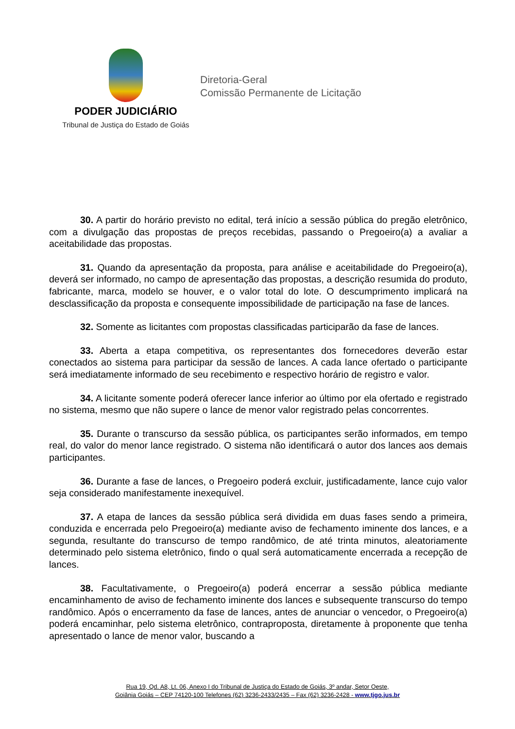PODER JUDICIÁRIO
Tribunal de Justiça do Estado de Goiás
Diretoria-Geral
Comissão Permanente de Licitação
30. A partir do horário previsto no edital, terá início a sessão pública do pregão eletrônico, com a divulgação das propostas de preços recebidas, passando o Pregoeiro(a) a avaliar a aceitabilidade das propostas.
31. Quando da apresentação da proposta, para análise e aceitabilidade do Pregoeiro(a), deverá ser informado, no campo de apresentação das propostas, a descrição resumida do produto, fabricante, marca, modelo se houver, e o valor total do lote. O descumprimento implicará na desclassificação da proposta e consequente impossibilidade de participação na fase de lances.
32. Somente as licitantes com propostas classificadas participarão da fase de lances.
33. Aberta a etapa competitiva, os representantes dos fornecedores deverão estar conectados ao sistema para participar da sessão de lances. A cada lance ofertado o participante será imediatamente informado de seu recebimento e respectivo horário de registro e valor.
34. A licitante somente poderá oferecer lance inferior ao último por ela ofertado e registrado no sistema, mesmo que não supere o lance de menor valor registrado pelas concorrentes.
35. Durante o transcurso da sessão pública, os participantes serão informados, em tempo real, do valor do menor lance registrado. O sistema não identificará o autor dos lances aos demais participantes.
36. Durante a fase de lances, o Pregoeiro poderá excluir, justificadamente, lance cujo valor seja considerado manifestamente inexequível.
37. A etapa de lances da sessão pública será dividida em duas fases sendo a primeira, conduzida e encerrada pelo Pregoeiro(a) mediante aviso de fechamento iminente dos lances, e a segunda, resultante do transcurso de tempo randômico, de até trinta minutos, aleatoriamente determinado pelo sistema eletrônico, findo o qual será automaticamente encerrada a recepção de lances.
38. Facultativamente, o Pregoeiro(a) poderá encerrar a sessão pública mediante encaminhamento de aviso de fechamento iminente dos lances e subsequente transcurso do tempo randômico. Após o encerramento da fase de lances, antes de anunciar o vencedor, o Pregoeiro(a) poderá encaminhar, pelo sistema eletrônico, contraproposta, diretamente à proponente que tenha apresentado o lance de menor valor, buscando a
Rua 19, Qd. A8, Lt. 06, Anexo I do Tribunal de Justiça do Estado de Goiás, 3º andar, Setor Oeste,
Goiânia Goiás – CEP 74120-100 Telefones (62) 3236-2433/2435 – Fax (62) 3236-2428 - www.tjgo.jus.br